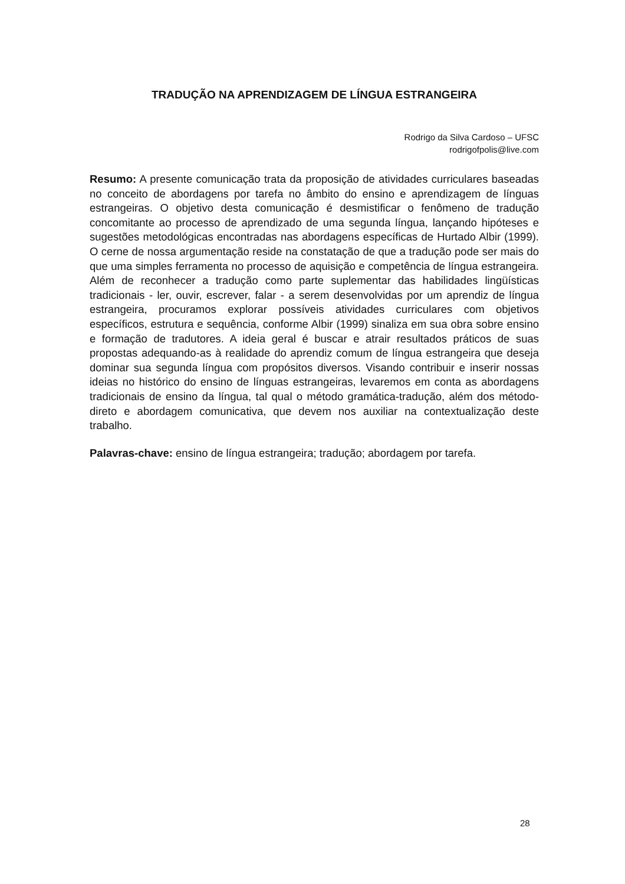TRADUÇÃO NA APRENDIZAGEM DE LÍNGUA ESTRANGEIRA
Rodrigo da Silva Cardoso – UFSC
rodrigofpolis@live.com
Resumo: A presente comunicação trata da proposição de atividades curriculares baseadas no conceito de abordagens por tarefa no âmbito do ensino e aprendizagem de línguas estrangeiras. O objetivo desta comunicação é desmistificar o fenômeno de tradução concomitante ao processo de aprendizado de uma segunda língua, lançando hipóteses e sugestões metodológicas encontradas nas abordagens específicas de Hurtado Albir (1999). O cerne de nossa argumentação reside na constatação de que a tradução pode ser mais do que uma simples ferramenta no processo de aquisição e competência de língua estrangeira. Além de reconhecer a tradução como parte suplementar das habilidades lingüísticas tradicionais - ler, ouvir, escrever, falar - a serem desenvolvidas por um aprendiz de língua estrangeira, procuramos explorar possíveis atividades curriculares com objetivos específicos, estrutura e sequência, conforme Albir (1999) sinaliza em sua obra sobre ensino e formação de tradutores. A ideia geral é buscar e atrair resultados práticos de suas propostas adequando-as à realidade do aprendiz comum de língua estrangeira que deseja dominar sua segunda língua com propósitos diversos. Visando contribuir e inserir nossas ideias no histórico do ensino de línguas estrangeiras, levaremos em conta as abordagens tradicionais de ensino da língua, tal qual o método gramática-tradução, além dos método-direto e abordagem comunicativa, que devem nos auxiliar na contextualização deste trabalho.
Palavras-chave: ensino de língua estrangeira; tradução; abordagem por tarefa.
28